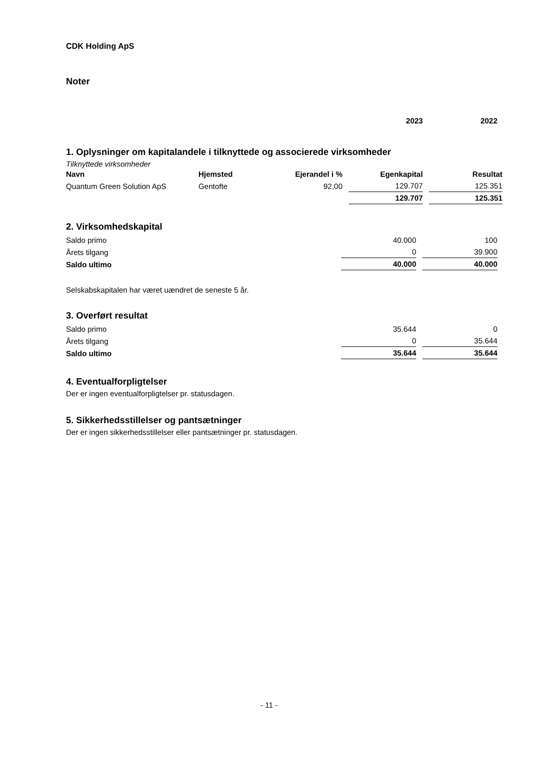CDK Holding ApS
Noter
| | 2023 | 2022 |
1. Oplysninger om kapitalandele i tilknyttede og associerede virksomheder
Tilknyttede virksomheder
| Navn | Hjemsted | Ejerandel i % | Egenkapital | Resultat |
| --- | --- | --- | --- | --- |
| Quantum Green Solution ApS | Gentofte | 92,00 | 129.707 | 125.351 |
| | | | 129.707 | 125.351 |
2. Virksomhedskapital
| Saldo primo | 40.000 | 100 |
| Årets tilgang | 0 | 39.900 |
| Saldo ultimo | 40.000 | 40.000 |
Selskabskapitalen har været uændret de seneste 5 år.
3. Overført resultat
| Saldo primo | 35.644 | 0 |
| Årets tilgang | 0 | 35.644 |
| Saldo ultimo | 35.644 | 35.644 |
4. Eventualforpligtelser
Der er ingen eventualforpligtelser pr. statusdagen.
5. Sikkerhedsstillelser og pantsætninger
Der er ingen sikkerhedsstillelser eller pantsætninger pr. statusdagen.
- 11 -